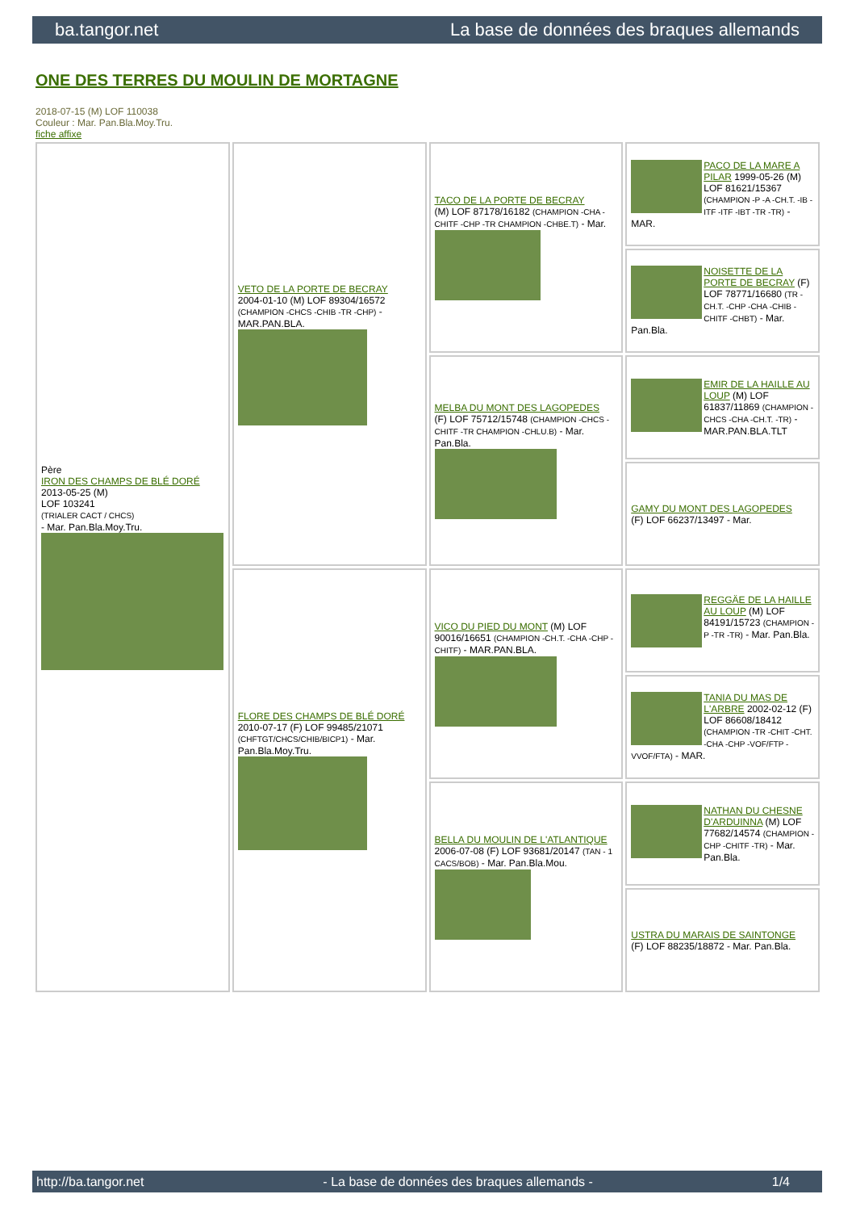ba.tangor.net La base de données des braques allemands
ONE DES TERRES DU MOULIN DE MORTAGNE
2018-07-15 (M) LOF 110038
Couleur : Mar. Pan.Bla.Moy.Tru.
fiche affixe
| Père IRON DES CHAMPS DE BLÉ DORÉ 2013-05-25 (M) LOF 103241 (TRIALER CACT / CHCS) - Mar. Pan.Bla.Moy.Tru. | VETO DE LA PORTE DE BECRAY 2004-01-10 (M) LOF 89304/16572 (CHAMPION -CHCS -CHIB -TR -CHP) - MAR.PAN.BLA. | TACO DE LA PORTE DE BECRAY (M) LOF 87178/16182 (CHAMPION -CHA -CHITF -CHP -TR CHAMPION -CHBE.T) - Mar. | PACO DE LA MARE A PILAR 1999-05-26 (M) LOF 81621/15367 (CHAMPION -P -A -CH.T. -IB -ITF -ITF -IBT -TR -TR) - MAR. |
| | | | NOISETTE DE LA PORTE DE BECRAY (F) LOF 78771/16680 (TR -CH.T. -CHP -CHA -CHIB -CHITF -CHBT) - Mar. Pan.Bla. |
| | | MELBA DU MONT DES LAGOPEDES (F) LOF 75712/15748 (CHAMPION -CHCS -CHITF -TR CHAMPION -CHLU.B) - Mar. Pan.Bla. | EMIR DE LA HAILLE AU LOUP (M) LOF 61837/11869 (CHAMPION -CHCS -CHA -CH.T. -TR) - MAR.PAN.BLA.TLT |
| | | | GAMY DU MONT DES LAGOPEDES (F) LOF 66237/13497 - Mar. |
| | FLORE DES CHAMPS DE BLÉ DORÉ 2010-07-17 (F) LOF 99485/21071 (CHFTGT/CHCS/CHIB/BICP1) - Mar. Pan.Bla.Moy.Tru. | VICO DU PIED DU MONT (M) LOF 90016/16651 (CHAMPION -CH.T. -CHA -CHP -CHITF) - MAR.PAN.BLA. | REGGÄE DE LA HAILLE AU LOUP (M) LOF 84191/15723 (CHAMPION -P -TR -TR) - Mar. Pan.Bla. |
| | | | TANIA DU MAS DE L'ARBRE 2002-02-12 (F) LOF 86608/18412 (CHAMPION -TR -CHIT -CHT. -CHA -CHP -VOF/FTP -VVOF/FTA) - MAR. |
| | | BELLA DU MOULIN DE L'ATLANTIQUE 2006-07-08 (F) LOF 93681/20147 (TAN - 1 CACS/BOB) - Mar. Pan.Bla.Mou. | NATHAN DU CHESNE D'ARDUINNA (M) LOF 77682/14574 (CHAMPION -CHP -CHITF -TR) - Mar. Pan.Bla. |
| | | | USTRA DU MARAIS DE SAINTONGE (F) LOF 88235/18872 - Mar. Pan.Bla. |
http://ba.tangor.net - La base de données des braques allemands - 1/4